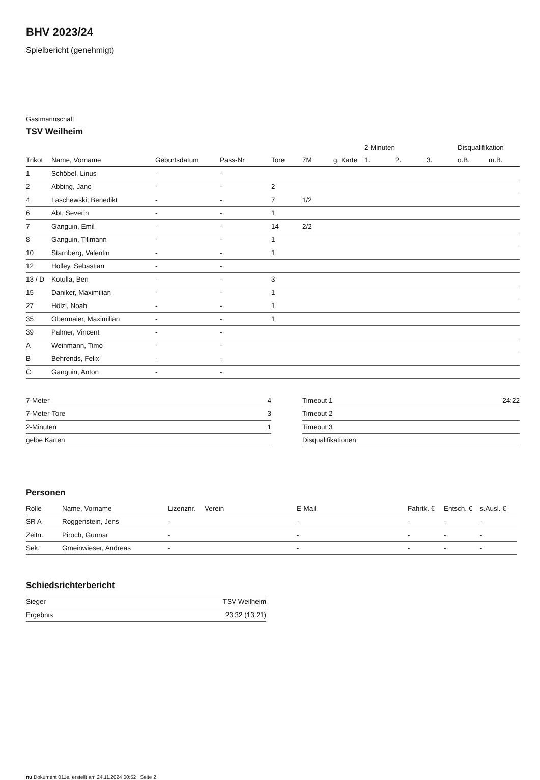BHV 2023/24
Spielbericht (genehmigt)
Gastmannschaft
TSV Weilheim
| | | | | | | | | 2-Minuten | | | Disqualifikation | |
| --- | --- | --- | --- | --- | --- | --- | --- | --- | --- | --- | --- | --- |
| Trikot | Name, Vorname | Geburtsdatum | Pass-Nr | Tore | 7M | g. Karte | | 1. | 2. | 3. | o.B. | m.B. |
| 1 | Schöbel, Linus | - | - | | | | | | | | | |
| 2 | Abbing, Jano | - | - | 2 | | | | | | | | |
| 4 | Laschewski, Benedikt | - | - | 7 | 1/2 | | | | | | | |
| 6 | Abt, Severin | - | - | 1 | | | | | | | | |
| 7 | Ganguin, Emil | - | - | 14 | 2/2 | | | | | | | |
| 8 | Ganguin, Tillmann | - | - | 1 | | | | | | | | |
| 10 | Starnberg, Valentin | - | - | 1 | | | | | | | | |
| 12 | Holley, Sebastian | - | - | | | | | | | | | |
| 13 / D | Kotulla, Ben | - | - | 3 | | | | | | | | |
| 15 | Daniker, Maximilian | - | - | 1 | | | | | | | | |
| 27 | Hölzl, Noah | - | - | 1 | | | | | | | | |
| 35 | Obermaier, Maximilian | - | - | 1 | | | | | | | | |
| 39 | Palmer, Vincent | - | - | | | | | | | | | |
| A | Weinmann, Timo | - | - | | | | | | | | | |
| B | Behrends, Felix | - | - | | | | | | | | | |
| C | Ganguin, Anton | - | - | | | | | | | | | |
| 7-Meter | 4 |
| 7-Meter-Tore | 3 |
| 2-Minuten | 1 |
| gelbe Karten | |
| Timeout 1 | 24:22 |
| Timeout 2 | |
| Timeout 3 | |
| Disqualifikationen | |
Personen
| Rolle | Name, Vorname | Lizenznr. | Verein | E-Mail | Fahrtk. € | Entsch. € | s.Ausl. € |
| --- | --- | --- | --- | --- | --- | --- | --- |
| SR A | Roggenstein, Jens | - | | - | - | - | - |
| Zeitn. | Piroch, Gunnar | - | | - | - | - | - |
| Sek. | Gmeinwieser, Andreas | - | | - | - | - | - |
Schiedsrichterbericht
| Sieger | TSV Weilheim |
| Ergebnis | 23:32 (13:21) |
nu.Dokument 011e, erstellt am 24.11.2024 00:52 | Seite 2